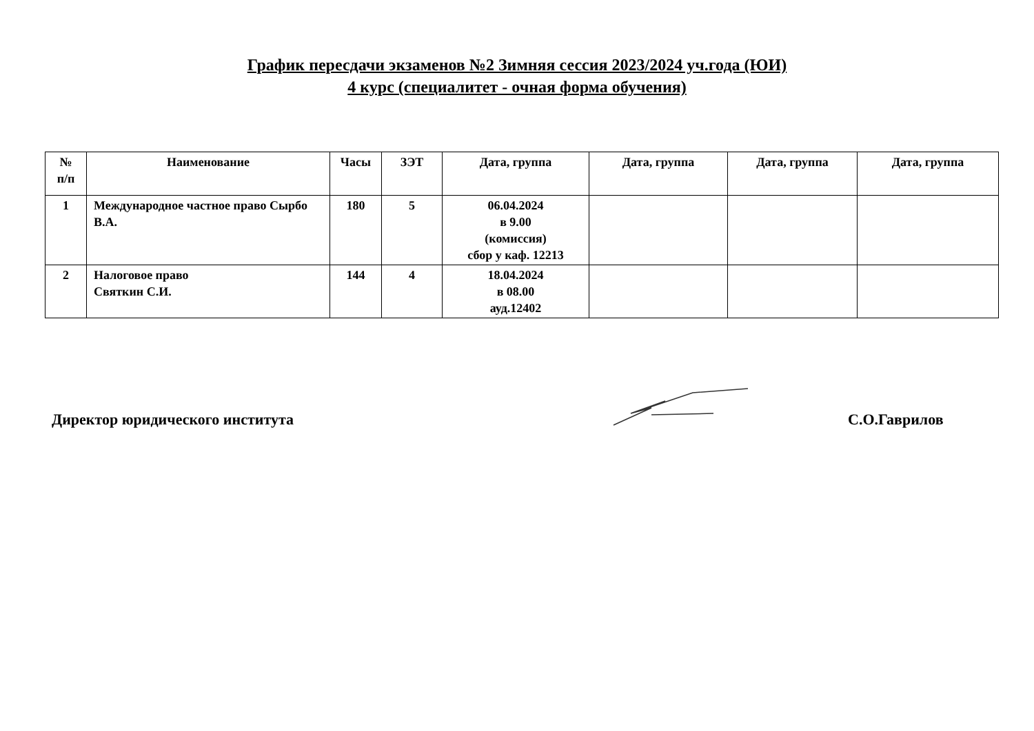График пересдачи экзаменов №2 Зимняя сессия 2023/2024 уч.года (ЮИ)
4 курс (специалитет - очная форма обучения)
| № п/п | Наименование | Часы | ЗЭТ | Дата, группа | Дата, группа | Дата, группа | Дата, группа |
| --- | --- | --- | --- | --- | --- | --- | --- |
| 1 | Международное частное право Сырбо В.А. | 180 | 5 | 06.04.2024 в 9.00 (комиссия) сбор у каф. 12213 | | | |
| 2 | Налоговое право Святкин С.И. | 144 | 4 | 18.04.2024 в 08.00 ауд.12402 | | | |
Директор юридического института
С.О.Гаврилов